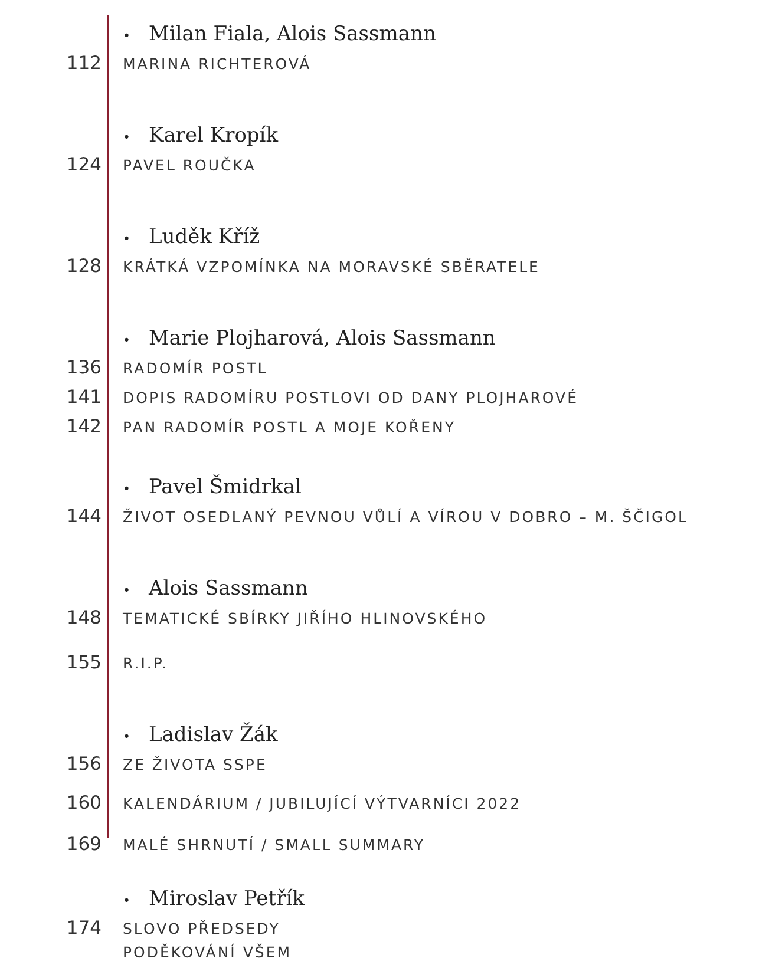• Milan Fiala, Alois Sassmann
112 MARINA RICHTEROVÁ
• Karel Kropík
124 PAVEL ROUČKA
• Luděk Kříž
128 KRÁTKÁ VZPOMÍNKA NA MORAVSKÉ SBĚRATELE
• Marie Plojharová, Alois Sassmann
136 RADOMÍR POSTL
141 DOPIS RADOMÍRU POSTLOVI OD DANY PLOJHAROVÉ
142 PAN RADOMÍR POSTL A MOJE KOŘENY
• Pavel Šmidrkal
144 ŽIVOT OSEDLANÝ PEVNOU VŮLÍ A VÍROU V DOBRO – M. ŠČIGOL
• Alois Sassmann
148 TEMATICKÉ SBÍRKY JIŘÍHO HLINOVSKÉHO
155 R.I.P.
• Ladislav Žák
156 ZE ŽIVOTA SSPE
160 KALENDÁRIUM / JUBILUJÍCÍ VÝTVARNÍCI 2022
169 MALÉ SHRNUTÍ / SMALL SUMMARY
• Miroslav Petřík
174 SLOVO PŘEDSEDY
PODĚKOVÁNÍ VŠEM